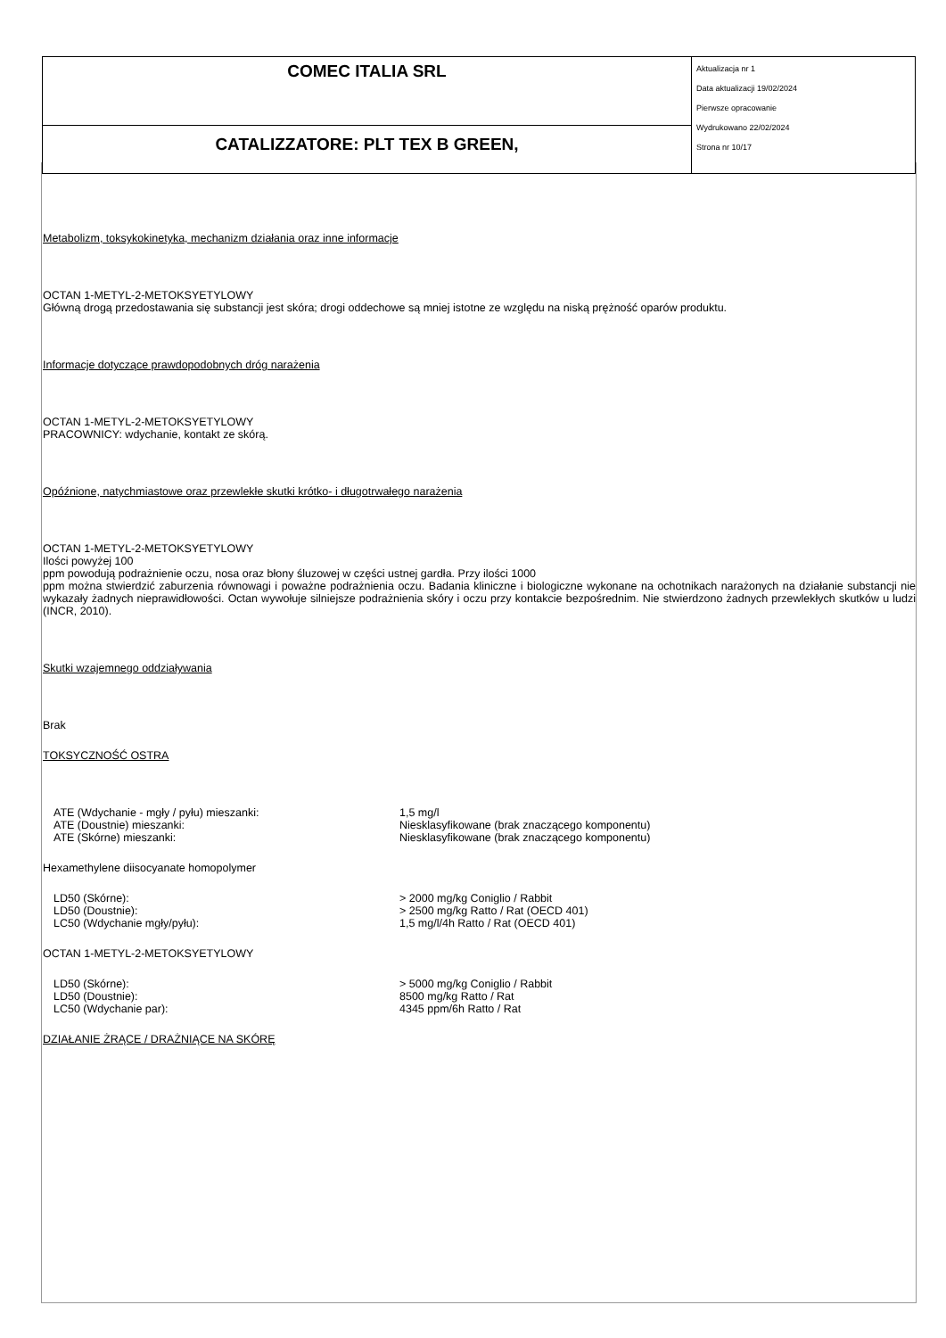| COMEC ITALIA SRL | Aktualizacja nr 1 Data aktualizacji 19/02/2024 Pierwsze opracowanie Wydrukowano 22/02/2024 Strona nr 10/17 |
| CATALIZZATORE: PLT TEX B GREEN, | |
Metabolizm, toksykokinetyka, mechanizm działania oraz inne informacje
OCTAN 1-METYL-2-METOKSYETYLOWY
Główną drogą przedostawania się substancji jest skóra; drogi oddechowe są mniej istotne ze względu na niską prężność oparów produktu.
Informacje dotyczące prawdopodobnych dróg narażenia
OCTAN 1-METYL-2-METOKSYETYLOWY
PRACOWNICY: wdychanie, kontakt ze skórą.
Opóźnione, natychmiastowe oraz przewlekłe skutki krótko- i długotrwałego narażenia
OCTAN 1-METYL-2-METOKSYETYLOWY
Ilości powyżej 100
ppm powodują podrażnienie oczu, nosa oraz błony śluzowej w części ustnej gardła. Przy ilości 1000
ppm można stwierdzić zaburzenia równowagi i poważne podrażnienia oczu. Badania kliniczne i biologiczne wykonane na ochotnikach narażonych na działanie substancji nie wykazały żadnych nieprawidłowości. Octan wywołuje silniejsze podrażnienia skóry i oczu przy kontakcie bezpośrednim. Nie stwierdzono żadnych przewlekłych skutków u ludzi (INCR, 2010).
Skutki wzajemnego oddziaływania
Brak
TOKSYCZNOŚĆ OSTRA
| ATE (Wdychanie - mgły / pyłu) mieszanki: | 1,5 mg/l |
| ATE (Doustnie) mieszanki: | Niesklasyfikowane (brak znaczącego komponentu) |
| ATE (Skórne) mieszanki: | Niesklasyfikowane (brak znaczącego komponentu) |
Hexamethylene diisocyanate homopolymer
| LD50 (Skórne): | > 2000 mg/kg Coniglio / Rabbit |
| LD50 (Doustnie): | > 2500 mg/kg Ratto / Rat (OECD 401) |
| LC50 (Wdychanie mgły/pyłu): | 1,5 mg/l/4h Ratto / Rat (OECD 401) |
OCTAN 1-METYL-2-METOKSYETYLOWY
| LD50 (Skórne): | > 5000 mg/kg Coniglio / Rabbit |
| LD50 (Doustnie): | 8500 mg/kg Ratto / Rat |
| LC50 (Wdychanie par): | 4345 ppm/6h Ratto / Rat |
DZIAŁANIE ŻRĄCE / DRAŻNIĄCE NA SKÓRĘ